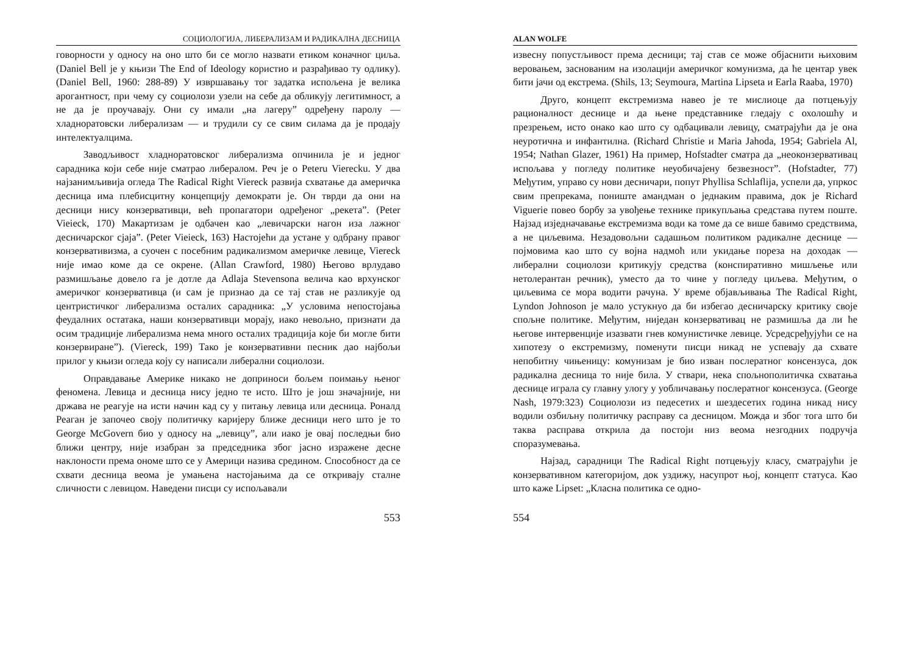СОЦИОЛОГИЈА, ЛИБЕРАЛИЗАМ И РАДИКАЛНА ДЕСНИЦА
говорности у односу на оно што би се могло назвати етиком коначног циља. (Daniel Bell је у књизи The End of Ideology користио и разрађивао ту одлику). (Daniel Bell, 1960: 288-89) У извршавању тог задатка испољена је велика арогантност, при чему су социолози узели на себе да обликују легитимност, а не да је проучавају. Они су имали „на лагеру” одређену паролу — хладноратовски либерализам — и трудили су се свим силама да је продају интелектуалцима.
Заводљивост хладноратовског либерализма опчинила је и једног сарадника који себе није сматрао либералом. Реч је о Peteru Vierecku. У два најзанимљивија огледа The Radical Right Viereck развија схватање да америчка десница има плебисцитну концепцију демократи је. Он тврди да они на десници нису конзервативци, већ пропагатори одређеног „рекета”. (Peter Vieieck, 170) Макартизам је одбачен као „левичарски нагон иза лажног десничарског сјаја”. (Peter Vieieck, 163) Настојећи да устане у одбрану правог конзервативизма, а суочен с посебним радикализмом америчке левице, Viereck није имао коме да се окрене. (Allan Crawford, 1980) Његово врлудаво размишљање довело га је дотле да Adlaja Stevensona велича као врхунског америчког конзервативца (и сам је признао да се тај став не разликује од центристичког либерализма осталих сарадника: „У условима непостојања феудалних остатака, наши конзервативци морају, иако невољно, признати да осим традиције либерализма нема много осталих традиција које би могле бити конзервиране”). (Viereck, 199) Тако је конзервативни песник дао најбољи прилог у књизи огледа коју су написали либерални социолози.
Оправдавање Америке никако не доприноси бољем поимању њеног феномена. Левица и десница нису једно те исто. Што је још значајније, ни држава не реагује на исти начин кад су у питању левица или десница. Роналд Реаган је започео своју политичку каријеру ближе десници него што је то George McGovern био у односу на „левицу”, али иако је овај последњи био ближи центру, није изабран за председника због јасно изражене десне наклоности према ономе што се у Америци назива средином. Способност да се схвати десница веома је умањена настојањима да се откривају сталне сличности с левицом. Наведени писци су испољавали
553
ALAN WOLFE
извесну попустљивост према десници; тај став се може објаснити њиховим веровањем, заснованим на изолацији америчког комунизма, да ће центар увек бити јачи од екстрема. (Shils, 13; Seymoura, Martina Lipseta и Earla Raaba, 1970)
Друго, концепт екстремизма навео је те мислиоце да потцењују рационалност деснице и да њене представнике гледају с охолошћу и презрењем, исто онако као што су одбацивали левицу, сматрајући да је она неуротична и инфантилна. (Richard Christie и Maria Jahoda, 1954; Gabriela Al, 1954; Nathan Glazer, 1961) На пример, Hofstadter сматра да „неоконзервативац испољава у погледу политике неуобичајену безвезност”. (Hofstadter, 77) Међутим, управо су нови десничари, попут Phyllisa Schlaflija, успели да, упркос свим препрекама, пониште амандман о једнаким правима, док је Richard Viguerie повео борбу за увођење технике прикупљања средстава путем поште. Најзад изједначавање екстремизма води ка томе да се више бавимо средствима, а не циљевима. Незадовољни садашњом политиком радикалне деснице — појмовима као што су војна надмоћ или укидање пореза на доходак — либерални социолози критикују средства (конспиративно мишљење или нетолерантан речник), уместо да то чине у погледу циљева. Међутим, о циљевима се мора водити рачуна. У време објављивања The Radical Right, Lyndon Johnoson је мало устукнуо да би избегао десничарску критику своје спољне политике. Међутим, ниједан конзервативац не размишља да ли ће његове интервенције изазвати гнев комунистичке левице. Усредсређујући се на хипотезу о екстремизму, поменути писци никад не успевају да схвате непобитну чињеницу: комунизам је био изван послератног консензуса, док радикална десница то није била. У ствари, нека спољнополитичка схватања деснице играла су главну улогу у уобличавању послератног консензуса. (George Nash, 1979:323) Социолози из педесетих и шездесетих година никад нису водили озбиљну политичку расправу са десницом. Можда и због тога што би таква расправа открила да постоји низ веома незгодних подручја споразумевања.
Најзад, сарадници The Radical Right потцењују класу, сматрајући је конзервативном категоријом, док уздижу, насупрот њој, концепт статуса. Као што каже Lipset: „Класна политика се одно-
554